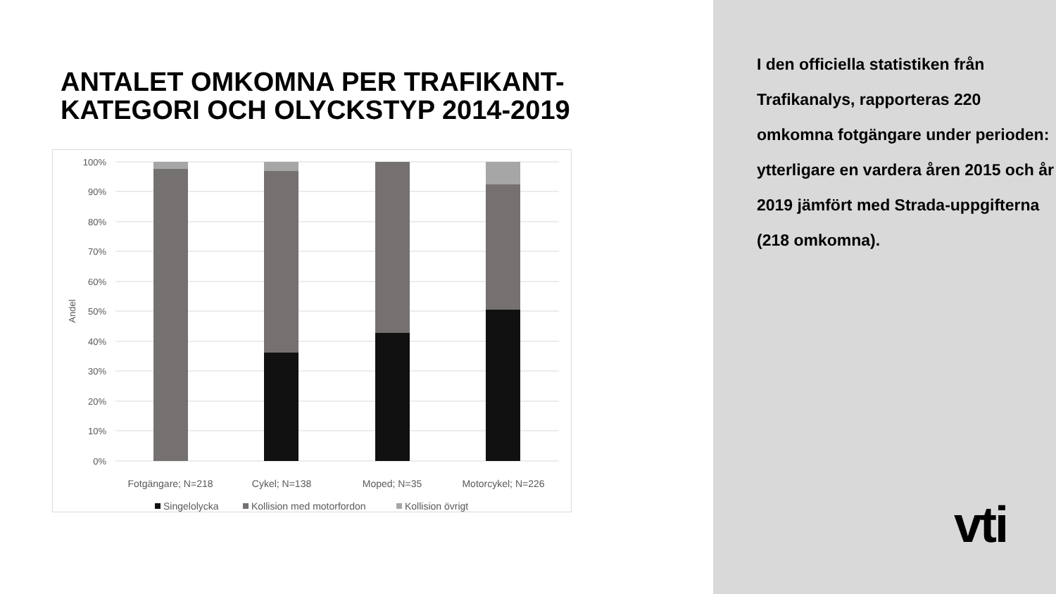ANTALET OMKOMNA PER TRAFIKANT-
KATEGORI OCH OLYCKSTYP 2014-2019
100%
90%
80%
70%
60%
50%
40%
30%
20%
10%
0%
Andel
Fotgängare; N=218
Cykel; N=138
Moped; N=35
Motorcykel; N=226
Singelolycka
Kollision med motorfordon
Kollision övrigt
I den officiella statistiken från Trafikanalys, rapporteras 220 omkomna fotgängare under perioden: ytterligare en vardera åren 2015 och år 2019 jämfört med Strada-uppgifterna (218 omkomna).
vti